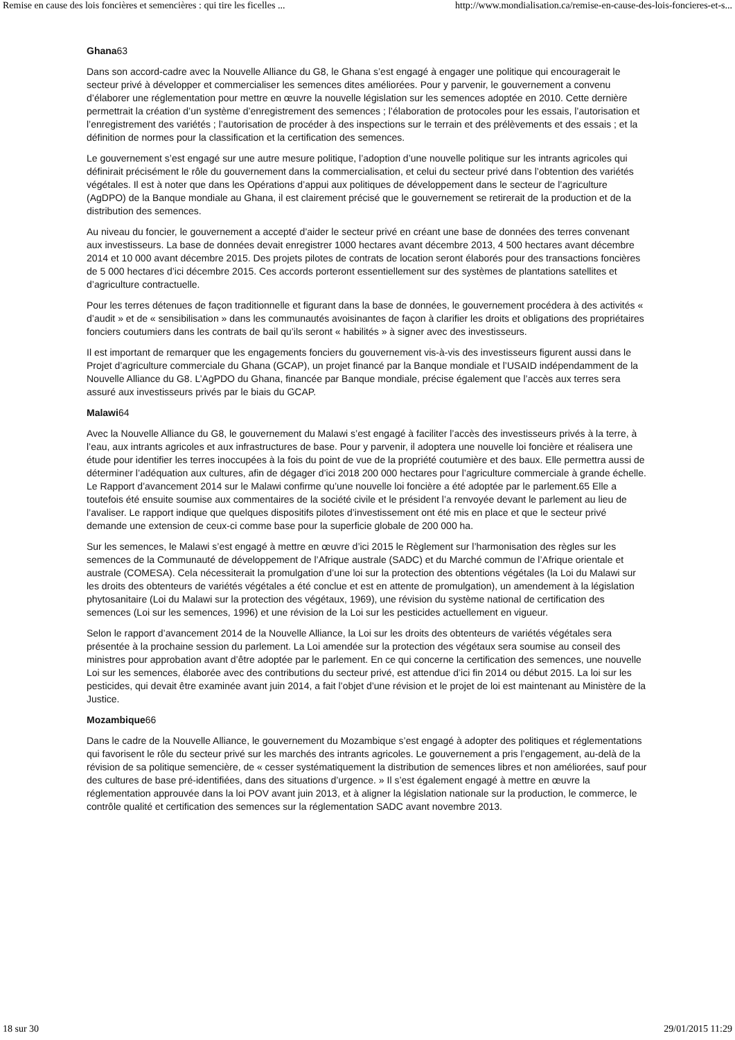Remise en cause des lois foncières et semencières : qui tire les ficelles ... http://www.mondialisation.ca/remise-en-cause-des-lois-foncieres-et-s...
Ghana63
Dans son accord-cadre avec la Nouvelle Alliance du G8, le Ghana s’est engagé à engager une politique qui encouragerait le secteur privé à développer et commercialiser les semences dites améliorées. Pour y parvenir, le gouvernement a convenu d’élaborer une réglementation pour mettre en œuvre la nouvelle législation sur les semences adoptée en 2010. Cette dernière permettrait la création d’un système d’enregistrement des semences ; l’élaboration de protocoles pour les essais, l’autorisation et l’enregistrement des variétés ; l’autorisation de procéder à des inspections sur le terrain et des prélèvements et des essais ; et la définition de normes pour la classification et la certification des semences.
Le gouvernement s’est engagé sur une autre mesure politique, l’adoption d’une nouvelle politique sur les intrants agricoles qui définirait précisément le rôle du gouvernement dans la commercialisation, et celui du secteur privé dans l’obtention des variétés végétales. Il est à noter que dans les Opérations d’appui aux politiques de développement dans le secteur de l’agriculture (AgDPO) de la Banque mondiale au Ghana, il est clairement précisé que le gouvernement se retirerait de la production et de la distribution des semences.
Au niveau du foncier, le gouvernement a accepté d’aider le secteur privé en créant une base de données des terres convenant aux investisseurs. La base de données devait enregistrer 1000 hectares avant décembre 2013, 4 500 hectares avant décembre 2014 et 10 000 avant décembre 2015. Des projets pilotes de contrats de location seront élaborés pour des transactions foncières de 5 000 hectares d’ici décembre 2015. Ces accords porteront essentiellement sur des systèmes de plantations satellites et d’agriculture contractuelle.
Pour les terres détenues de façon traditionnelle et figurant dans la base de données, le gouvernement procédera à des activités « d’audit » et de « sensibilisation » dans les communautés avoisinantes de façon à clarifier les droits et obligations des propriétaires fonciers coutumiers dans les contrats de bail qu’ils seront « habilités » à signer avec des investisseurs.
Il est important de remarquer que les engagements fonciers du gouvernement vis-à-vis des investisseurs figurent aussi dans le Projet d’agriculture commerciale du Ghana (GCAP), un projet financé par la Banque mondiale et l’USAID indépendamment de la Nouvelle Alliance du G8. L’AgPDO du Ghana, financée par Banque mondiale, précise également que l’accès aux terres sera assuré aux investisseurs privés par le biais du GCAP.
Malawi64
Avec la Nouvelle Alliance du G8, le gouvernement du Malawi s’est engagé à faciliter l’accès des investisseurs privés à la terre, à l’eau, aux intrants agricoles et aux infrastructures de base. Pour y parvenir, il adoptera une nouvelle loi foncière et réalisera une étude pour identifier les terres inoccupées à la fois du point de vue de la propriété coutumière et des baux. Elle permettra aussi de déterminer l’adéquation aux cultures, afin de dégager d’ici 2018 200 000 hectares pour l’agriculture commerciale à grande échelle. Le Rapport d’avancement 2014 sur le Malawi confirme qu’une nouvelle loi foncière a été adoptée par le parlement.65 Elle a toutefois été ensuite soumise aux commentaires de la société civile et le président l’a renvoyée devant le parlement au lieu de l’avaliser. Le rapport indique que quelques dispositifs pilotes d’investissement ont été mis en place et que le secteur privé demande une extension de ceux-ci comme base pour la superficie globale de 200 000 ha.
Sur les semences, le Malawi s’est engagé à mettre en œuvre d’ici 2015 le Règlement sur l’harmonisation des règles sur les semences de la Communauté de développement de l’Afrique australe (SADC) et du Marché commun de l’Afrique orientale et australe (COMESA). Cela nécessiterait la promulgation d’une loi sur la protection des obtentions végétales (la Loi du Malawi sur les droits des obtenteurs de variétés végétales a été conclue et est en attente de promulgation), un amendement à la législation phytosanitaire (Loi du Malawi sur la protection des végétaux, 1969), une révision du système national de certification des semences (Loi sur les semences, 1996) et une révision de la Loi sur les pesticides actuellement en vigueur.
Selon le rapport d’avancement 2014 de la Nouvelle Alliance, la Loi sur les droits des obtenteurs de variétés végétales sera présentée à la prochaine session du parlement. La Loi amendée sur la protection des végétaux sera soumise au conseil des ministres pour approbation avant d’être adoptée par le parlement. En ce qui concerne la certification des semences, une nouvelle Loi sur les semences, élaborée avec des contributions du secteur privé, est attendue d’ici fin 2014 ou début 2015. La loi sur les pesticides, qui devait être examinée avant juin 2014, a fait l’objet d’une révision et le projet de loi est maintenant au Ministère de la Justice.
Mozambique66
Dans le cadre de la Nouvelle Alliance, le gouvernement du Mozambique s’est engagé à adopter des politiques et réglementations qui favorisent le rôle du secteur privé sur les marchés des intrants agricoles. Le gouvernement a pris l’engagement, au-delà de la révision de sa politique semencière, de « cesser systématiquement la distribution de semences libres et non améliorées, sauf pour des cultures de base pré-identifiées, dans des situations d’urgence. » Il s’est également engagé à mettre en œuvre la réglementation approuvée dans la loi POV avant juin 2013, et à aligner la législation nationale sur la production, le commerce, le contrôle qualité et certification des semences sur la réglementation SADC avant novembre 2013.
18 sur 30 29/01/2015 11:29